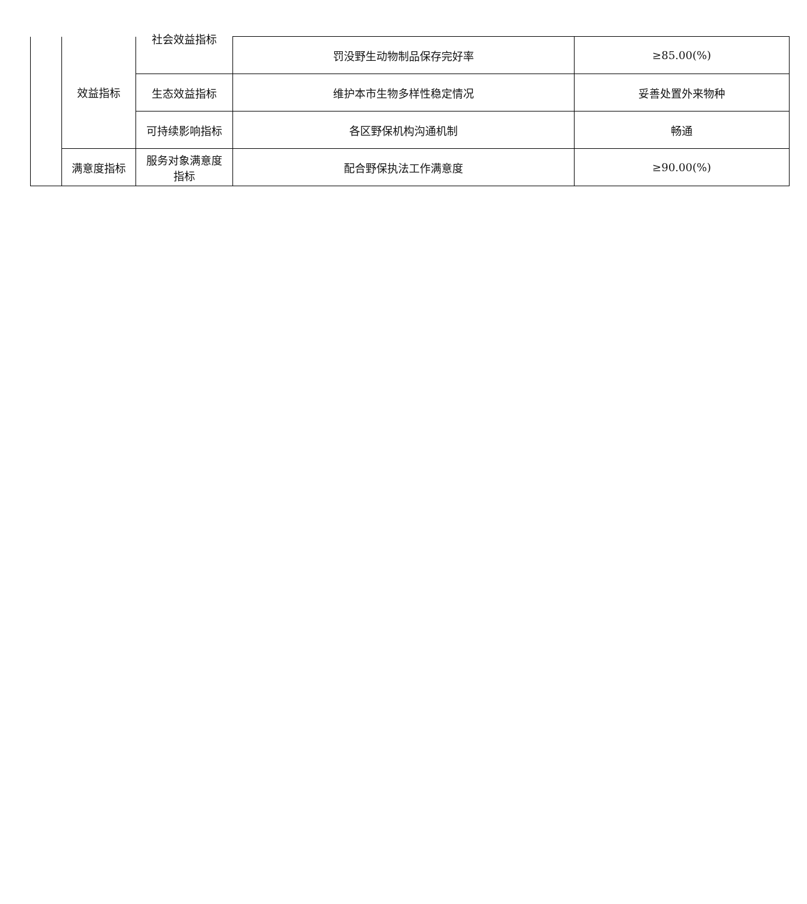| | 效益指标 | 社会效益指标 | 罚没野生动物制品保存完好率 | ≥85.00(%) |
| | | 生态效益指标 | 维护本市生物多样性稳定情况 | 妥善处置外来物种 |
| | | 可持续影响指标 | 各区野保机构沟通机制 | 畅通 |
| | 满意度指标 | 服务对象满意度 指标 | 配合野保执法工作满意度 | ≥90.00(%) |